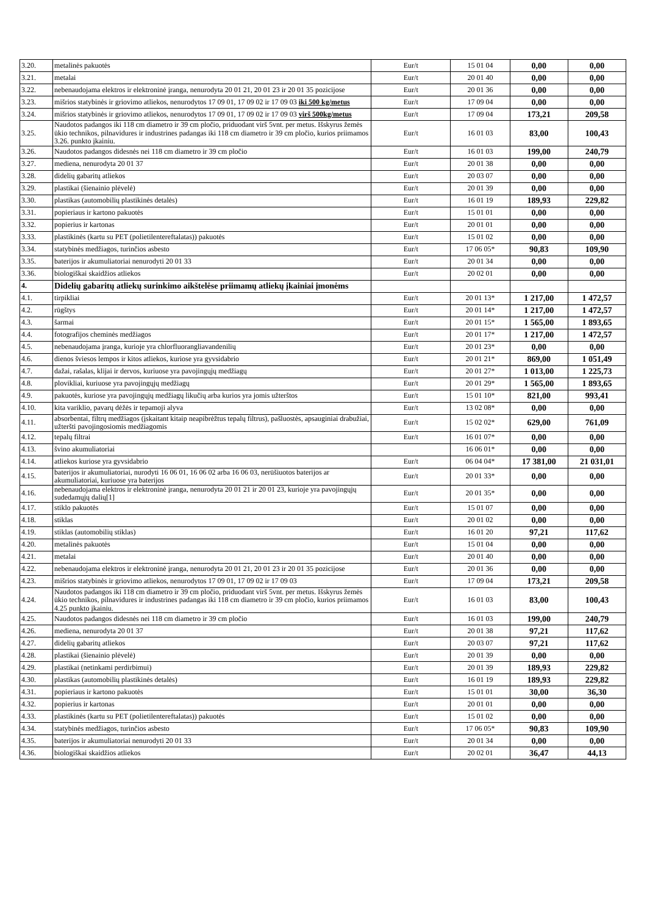| 3.20. | metalinės pakuotės | Eur/t | 15 01 04 | 0,00 | 0,00 |
| 3.21. | metalai | Eur/t | 20 01 40 | 0,00 | 0,00 |
| 3.22. | nebenaudojama elektros ir elektroninė įranga, nenurodyta 20 01 21, 20 01 23 ir 20 01 35 pozicijose | Eur/t | 20 01 36 | 0,00 | 0,00 |
| 3.23. | mišrios statybinės ir griovimo atliekos, nenurodytos 17 09 01, 17 09 02 ir 17 09 03 iki 500 kg/metus | Eur/t | 17 09 04 | 0,00 | 0,00 |
| 3.24. | mišrios statybinės ir griovimo atliekos, nenurodytos 17 09 01, 17 09 02 ir 17 09 03 virš 500kg/metus | Eur/t | 17 09 04 | 173,21 | 209,58 |
| 3.25. | Naudotos padangos iki 118 cm diametro ir 39 cm pločio, priduodant virš 5vnt. per metus. Išskyrus žemės ūkio technikos, pilnavidures ir industrines padangas iki 118 cm diametro ir 39 cm pločio, kurios priimamos 3.26. punkto įkainiu. | Eur/t | 16 01 03 | 83,00 | 100,43 |
| 3.26. | Naudotos padangos didesnės nei 118 cm diametro ir 39 cm pločio | Eur/t | 16 01 03 | 199,00 | 240,79 |
| 3.27. | mediena, nenurodyta 20 01 37 | Eur/t | 20 01 38 | 0,00 | 0,00 |
| 3.28. | didelių gabaritų atliekos | Eur/t | 20 03 07 | 0,00 | 0,00 |
| 3.29. | plastikai (šienainio plėvelė) | Eur/t | 20 01 39 | 0,00 | 0,00 |
| 3.30. | plastikas (automobilių plastikinės detalės) | Eur/t | 16 01 19 | 189,93 | 229,82 |
| 3.31. | popieriaus ir kartono pakuotės | Eur/t | 15 01 01 | 0,00 | 0,00 |
| 3.32. | popierius ir kartonas | Eur/t | 20 01 01 | 0,00 | 0,00 |
| 3.33. | plastikinės (kartu su PET (polietilentereftalatas)) pakuotės | Eur/t | 15 01 02 | 0,00 | 0,00 |
| 3.34. | statybinės medžiagos, turinčios asbesto | Eur/t | 17 06 05* | 90,83 | 109,90 |
| 3.35. | baterijos ir akumuliatoriai nenurodyti 20 01 33 | Eur/t | 20 01 34 | 0,00 | 0,00 |
| 3.36. | biologiškai skaidžios atliekos | Eur/t | 20 02 01 | 0,00 | 0,00 |
| 4. | Didelių gabaritų atliekų surinkimo aikštelėse priimamų atliekų įkainiai įmonėms | | | | |
| 4.1. | tirpikliai | Eur/t | 20 01 13* | 1 217,00 | 1 472,57 |
| 4.2. | rūgštys | Eur/t | 20 01 14* | 1 217,00 | 1 472,57 |
| 4.3. | šarmai | Eur/t | 20 01 15* | 1 565,00 | 1 893,65 |
| 4.4. | fotografijos cheminės medžiagos | Eur/t | 20 01 17* | 1 217,00 | 1 472,57 |
| 4.5. | nebenaudojama įranga, kurioje yra chlorfluorangliavandenilių | Eur/t | 20 01 23* | 0,00 | 0,00 |
| 4.6. | dienos šviesos lempos ir kitos atliekos, kuriose yra gyvsidabrio | Eur/t | 20 01 21* | 869,00 | 1 051,49 |
| 4.7. | dažai, rašalas, klijai ir dervos, kuriuose yra pavojingųjų medžiagų | Eur/t | 20 01 27* | 1 013,00 | 1 225,73 |
| 4.8. | plovikliai, kuriuose yra pavojingųjų medžiagų | Eur/t | 20 01 29* | 1 565,00 | 1 893,65 |
| 4.9. | pakuotės, kuriose yra pavojingųjų medžiagų likučių arba kurios yra jomis užterštos | Eur/t | 15 01 10* | 821,00 | 993,41 |
| 4.10. | kita variklio, pavarų dėžės ir tepamoji alyva | Eur/t | 13 02 08* | 0,00 | 0,00 |
| 4.11. | absorbentai, filtrų medžiagos (įskaitant kitaip neapibrėžtus tepalų filtrus), pašluostės, apsauginiai drabužiai, užteršti pavojingosiomis medžiagomis | Eur/t | 15 02 02* | 629,00 | 761,09 |
| 4.12. | tepalų filtrai | Eur/t | 16 01 07* | 0,00 | 0,00 |
| 4.13. | švino akumuliatoriai | | 16 06 01* | 0,00 | 0,00 |
| 4.14. | atliekos kuriose yra gyvsidabrio | Eur/t | 06 04 04* | 17 381,00 | 21 031,01 |
| 4.15. | baterijos ir akumuliatoriai, nurodyti 16 06 01, 16 06 02 arba 16 06 03, nerūšiuotos baterijos ar akumuliatoriai, kuriuose yra baterijos | Eur/t | 20 01 33* | 0,00 | 0,00 |
| 4.16. | nebenaudojama elektros ir elektroninė įranga, nenurodyta 20 01 21 ir 20 01 23, kurioje yra pavojingųjų sudedamųjų dalių[1] | Eur/t | 20 01 35* | 0,00 | 0,00 |
| 4.17. | stiklo pakuotės | Eur/t | 15 01 07 | 0,00 | 0,00 |
| 4.18. | stiklas | Eur/t | 20 01 02 | 0,00 | 0,00 |
| 4.19. | stiklas (automobilių stiklas) | Eur/t | 16 01 20 | 97,21 | 117,62 |
| 4.20. | metalinės pakuotės | Eur/t | 15 01 04 | 0,00 | 0,00 |
| 4.21. | metalai | Eur/t | 20 01 40 | 0,00 | 0,00 |
| 4.22. | nebenaudojama elektros ir elektroninė įranga, nenurodyta 20 01 21, 20 01 23 ir 20 01 35 pozicijose | Eur/t | 20 01 36 | 0,00 | 0,00 |
| 4.23. | mišrios statybinės ir griovimo atliekos, nenurodytos 17 09 01, 17 09 02 ir 17 09 03 | Eur/t | 17 09 04 | 173,21 | 209,58 |
| 4.24. | Naudotos padangos iki 118 cm diametro ir 39 cm pločio, priduodant virš 5vnt. per metus. Išskyrus žemės ūkio technikos, pilnavidures ir industrines padangas iki 118 cm diametro ir 39 cm pločio, kurios priimamos 4.25 punkto įkainiu. | Eur/t | 16 01 03 | 83,00 | 100,43 |
| 4.25. | Naudotos padangos didesnės nei 118 cm diametro ir 39 cm pločio | Eur/t | 16 01 03 | 199,00 | 240,79 |
| 4.26. | mediena, nenurodyta 20 01 37 | Eur/t | 20 01 38 | 97,21 | 117,62 |
| 4.27. | didelių gabaritų atliekos | Eur/t | 20 03 07 | 97,21 | 117,62 |
| 4.28. | plastikai (šienainio plėvelė) | Eur/t | 20 01 39 | 0,00 | 0,00 |
| 4.29. | plastikai (netinkami perdirbimui) | Eur/t | 20 01 39 | 189,93 | 229,82 |
| 4.30. | plastikas (automobilių plastikinės detalės) | Eur/t | 16 01 19 | 189,93 | 229,82 |
| 4.31. | popieriaus ir kartono pakuotės | Eur/t | 15 01 01 | 30,00 | 36,30 |
| 4.32. | popierius ir kartonas | Eur/t | 20 01 01 | 0,00 | 0,00 |
| 4.33. | plastikinės (kartu su PET (polietilentereftalatas)) pakuotės | Eur/t | 15 01 02 | 0,00 | 0,00 |
| 4.34. | statybinės medžiagos, turinčios asbesto | Eur/t | 17 06 05* | 90,83 | 109,90 |
| 4.35. | baterijos ir akumuliatoriai nenurodyti 20 01 33 | Eur/t | 20 01 34 | 0,00 | 0,00 |
| 4.36. | biologiškai skaidžios atliekos | Eur/t | 20 02 01 | 36,47 | 44,13 |